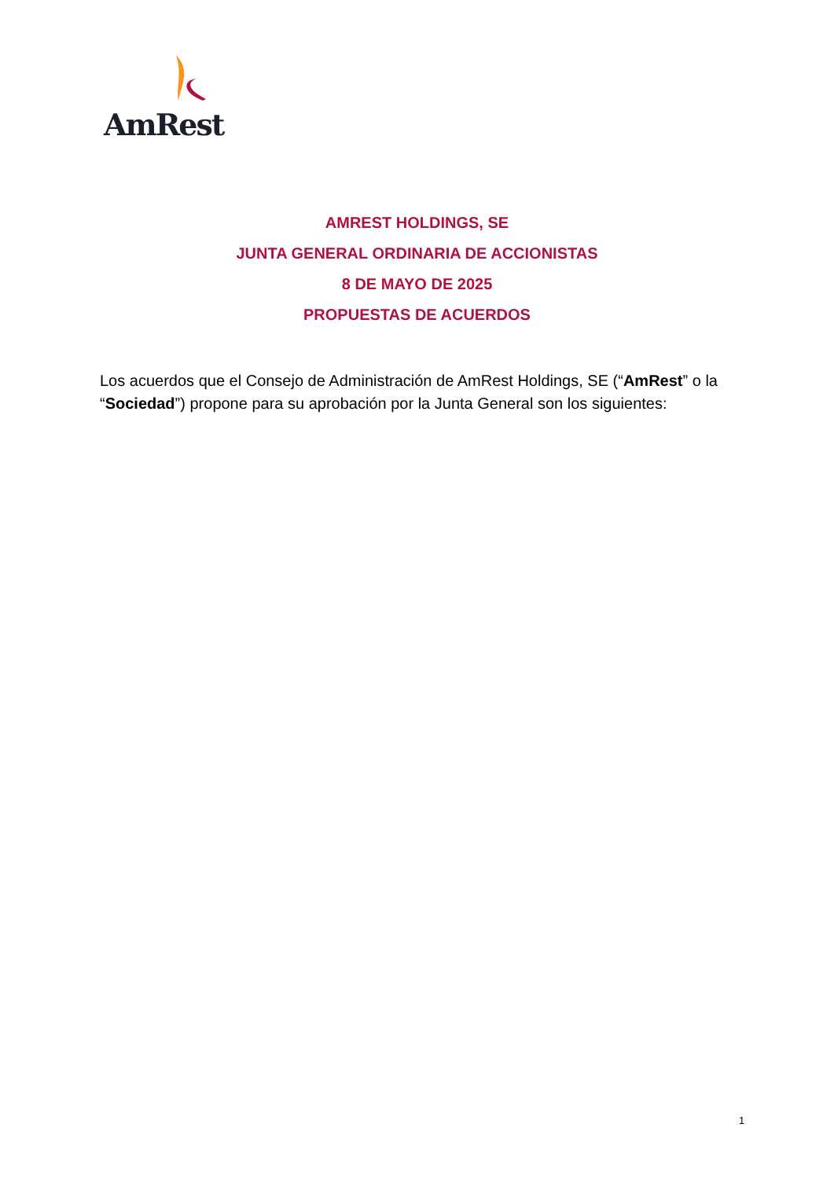AmRest
AMREST HOLDINGS, SE
JUNTA GENERAL ORDINARIA DE ACCIONISTAS
8 DE MAYO DE 2025
PROPUESTAS DE ACUERDOS
Los acuerdos que el Consejo de Administración de AmRest Holdings, SE (“AmRest” o la “Sociedad”) propone para su aprobación por la Junta General son los siguientes:
1